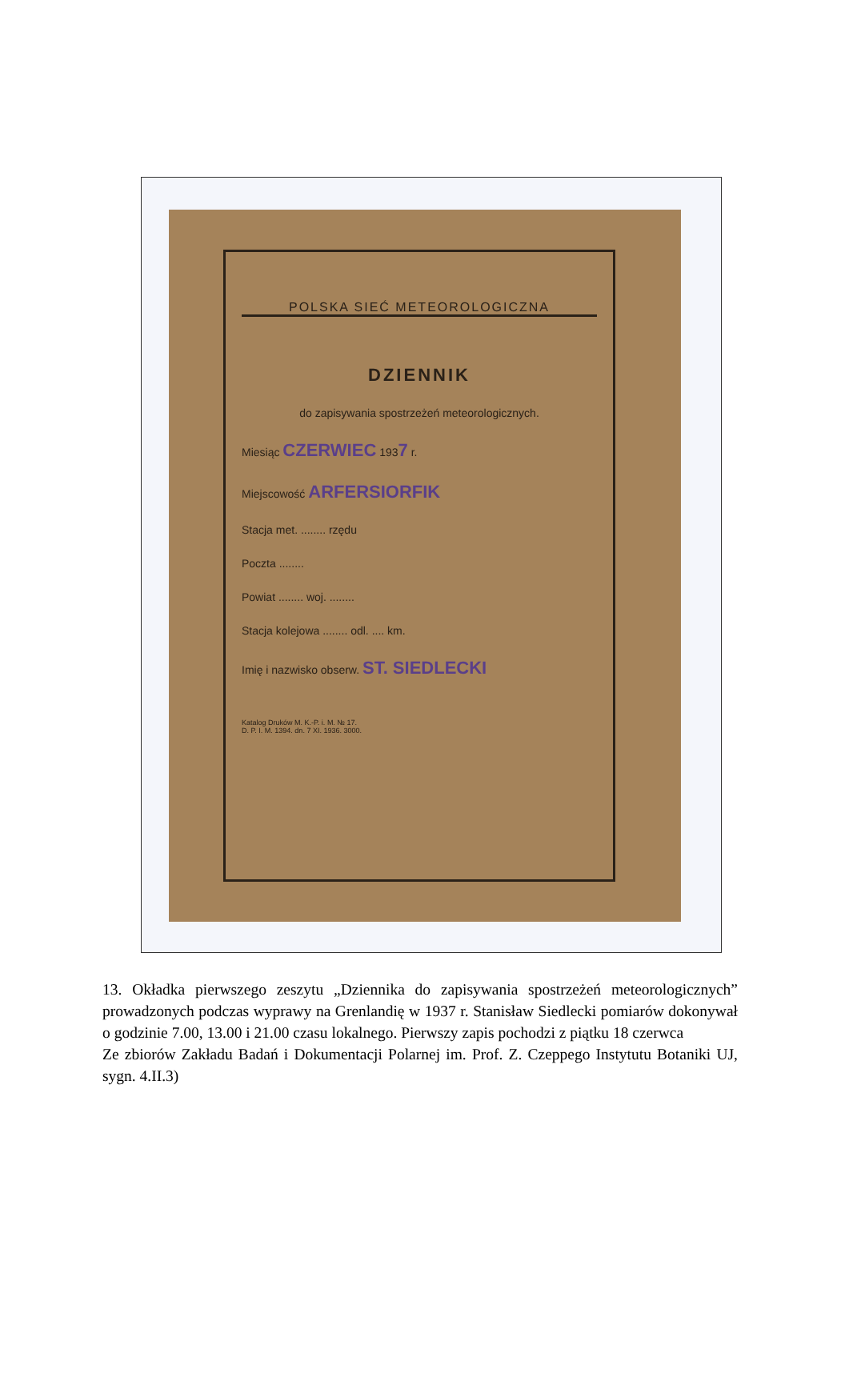POLSKA SIEĆ METEOROLOGICZNA
DZIENNIK
do zapisywania spostrzeżeń meteorologicznych.
Miesiąc CZERWIEC 1937 r.
Miejscowość ARFERSIORFIK
Stacja met. ........ rzędu
Poczta ........
Powiat ........ woj. ........
Stacja kolejowa ........ odl. .... km.
Imię i nazwisko obserw. ST. SIEDLECKI
Katalog Druków M. K.-P. i. M. № 17.
D. P. I. M. 1394. dn. 7 XI. 1936. 3000.
13. Okładka pierwszego zeszytu „Dziennika do zapisywania spostrzeżeń meteorologicznych” prowadzonych podczas wyprawy na Grenlandię w 1937 r. Stanisław Siedlecki pomiarów dokonywał o godzinie 7.00, 13.00 i 21.00 czasu lokalnego. Pierwszy zapis pochodzi z piątku 18 czerwca
Ze zbiorów Zakładu Badań i Dokumentacji Polarnej im. Prof. Z. Czeppego Instytutu Botaniki UJ, sygn. 4.II.3)